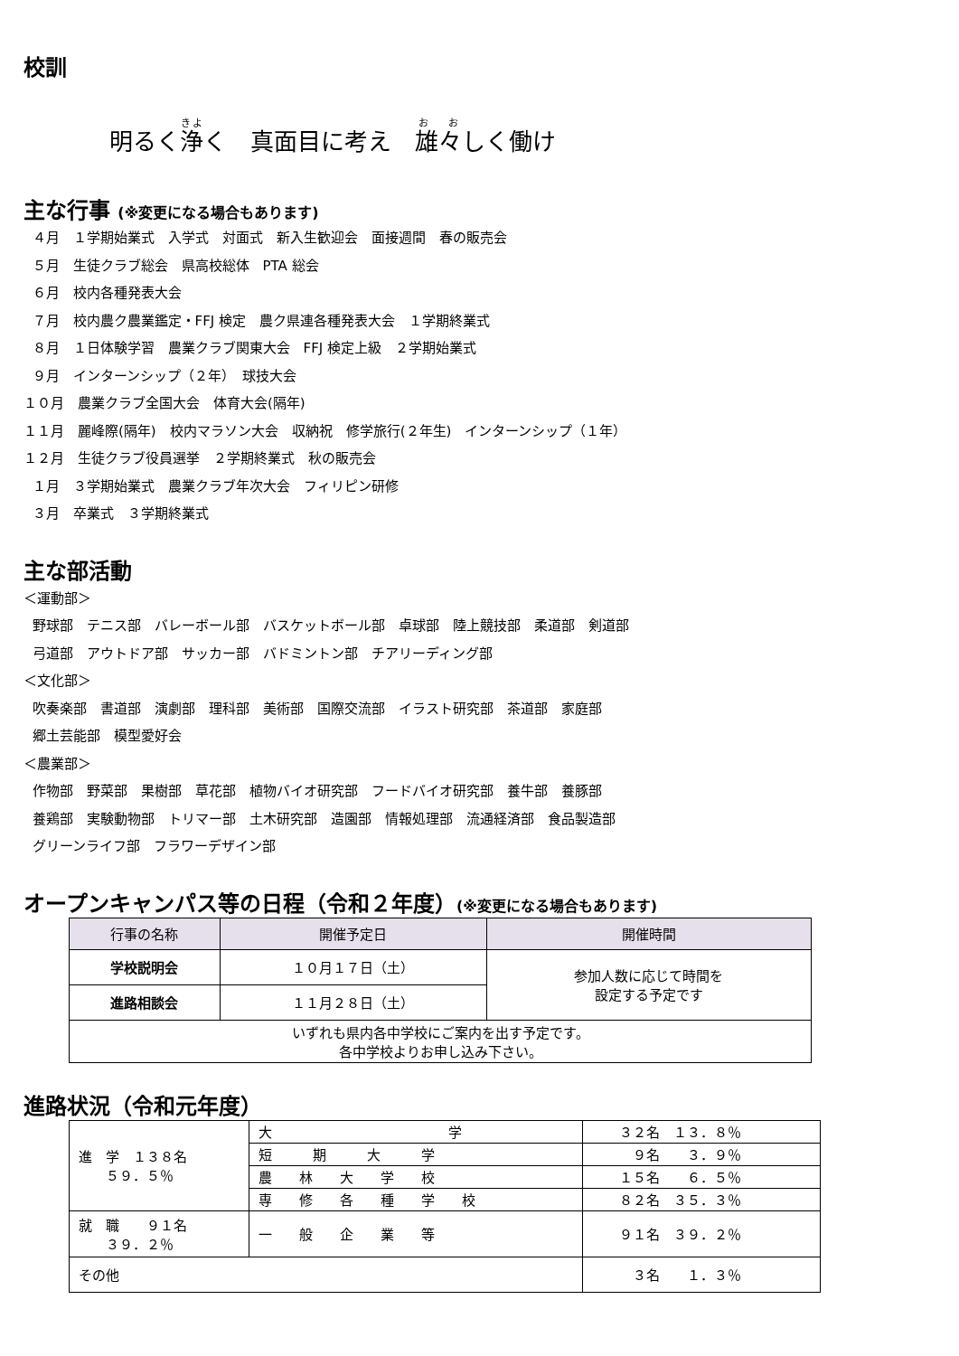校訓
明るく浄く　真面目に考え　雄々しく働け
主な行事 (※変更になる場合もあります)
４月　１学期始業式　入学式　対面式　新入生歓迎会　面接週間　春の販売会
５月　生徒クラブ総会　県高校総体　PTA 総会
６月　校内各種発表大会
７月　校内農ク農業鑑定・FFJ 検定　農ク県連各種発表大会　１学期終業式
８月　１日体験学習　農業クラブ関東大会　FFJ 検定上級　２学期始業式
９月　インターンシップ（２年）　球技大会
１０月　農業クラブ全国大会　体育大会(隔年)
１１月　麗峰際(隔年)　校内マラソン大会　収納祝　修学旅行(２年生)　インターンシップ（１年）
１２月　生徒クラブ役員選挙　２学期終業式　秋の販売会
１月　３学期始業式　農業クラブ年次大会　フィリピン研修
３月　卒業式　３学期終業式
主な部活動
＜運動部＞
野球部　テニス部　バレーボール部　バスケットボール部　卓球部　陸上競技部　柔道部　剣道部
弓道部　アウトドア部　サッカー部　バドミントン部　チアリーディング部
＜文化部＞
吹奏楽部　書道部　演劇部　理科部　美術部　国際交流部　イラスト研究部　茶道部　家庭部
郷土芸能部　模型愛好会
＜農業部＞
作物部　野菜部　果樹部　草花部　植物バイオ研究部　フードバイオ研究部　養牛部　養豚部
養鶏部　実験動物部　トリマー部　土木研究部　造園部　情報処理部　流通経済部　食品製造部
グリーンライフ部　フラワーデザイン部
オープンキャンパス等の日程（令和２年度）(※変更になる場合もあります)
| 行事の名称 | 開催予定日 | 開催時間 |
| --- | --- | --- |
| 学校説明会 | １０月１７日（土） | 参加人数に応じて時間を 設定する予定です |
| 進路相談会 | １１月２８日（土） | |
| いずれも県内各中学校にご案内を出す予定です。 各中学校よりお申し込み下さい。 | | |
進路状況（令和元年度）
| 進 学 １３８名 ５９．５％ | 大 学 | ３２名 １３．８％ |
| | 短 期 大 学 | ９名 ３．９％ |
| | 農 林 大 学 校 | １５名 ６．５％ |
| | 専 修 各 種 学 校 | ８２名 ３５．３％ |
| 就 職 ９１名 ３９．２％ | 一 般 企 業 等 | ９１名 ３９．２％ |
| その他 | | ３名 １．３％ |